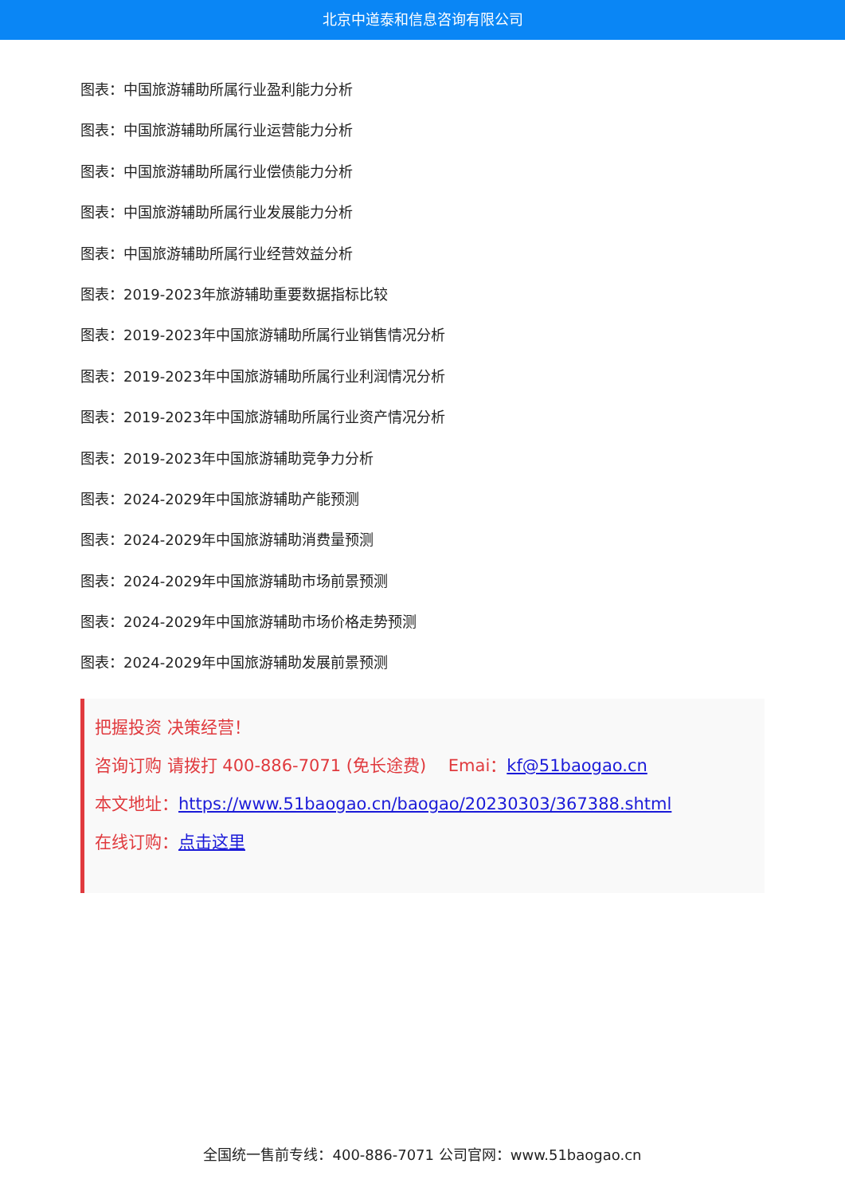北京中道泰和信息咨询有限公司
图表：中国旅游辅助所属行业盈利能力分析
图表：中国旅游辅助所属行业运营能力分析
图表：中国旅游辅助所属行业偿债能力分析
图表：中国旅游辅助所属行业发展能力分析
图表：中国旅游辅助所属行业经营效益分析
图表：2019-2023年旅游辅助重要数据指标比较
图表：2019-2023年中国旅游辅助所属行业销售情况分析
图表：2019-2023年中国旅游辅助所属行业利润情况分析
图表：2019-2023年中国旅游辅助所属行业资产情况分析
图表：2019-2023年中国旅游辅助竞争力分析
图表：2024-2029年中国旅游辅助产能预测
图表：2024-2029年中国旅游辅助消费量预测
图表：2024-2029年中国旅游辅助市场前景预测
图表：2024-2029年中国旅游辅助市场价格走势预测
图表：2024-2029年中国旅游辅助发展前景预测
把握投资 决策经营！
咨询订购 请拨打 400-886-7071 (免长途费)　 Emai：kf@51baogao.cn
本文地址：https://www.51baogao.cn/baogao/20230303/367388.shtml
在线订购：点击这里
全国统一售前专线：400-886-7071 公司官网：www.51baogao.cn